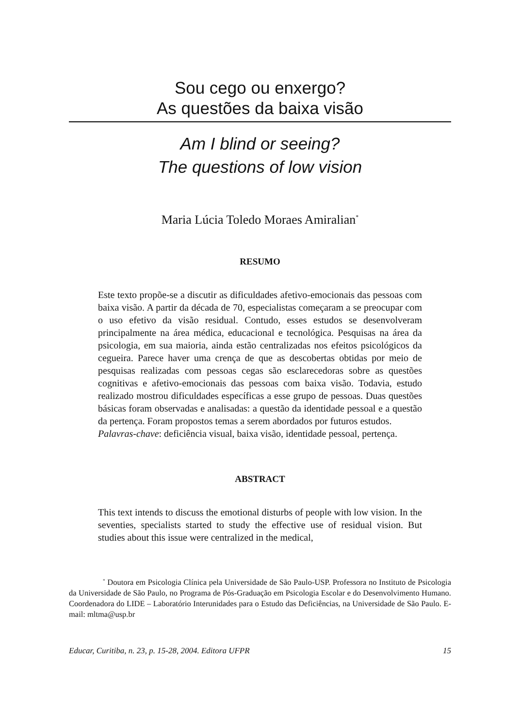Sou cego ou enxergo?
As questões da baixa visão
Am I blind or seeing?
The questions of low vision
Maria Lúcia Toledo Moraes Amiralian<sup>*</sup>
RESUMO
Este texto propõe-se a discutir as dificuldades afetivo-emocionais das pessoas com baixa visão. A partir da década de 70, especialistas começaram a se preocupar com o uso efetivo da visão residual. Contudo, esses estudos se desenvolveram principalmente na área médica, educacional e tecnológica. Pesquisas na área da psicologia, em sua maioria, ainda estão centralizadas nos efeitos psicológicos da cegueira. Parece haver uma crença de que as descobertas obtidas por meio de pesquisas realizadas com pessoas cegas são esclarecedoras sobre as questões cognitivas e afetivo-emocionais das pessoas com baixa visão. Todavia, estudo realizado mostrou dificuldades específicas a esse grupo de pessoas. Duas questões básicas foram observadas e analisadas: a questão da identidade pessoal e a questão da pertença. Foram propostos temas a serem abordados por futuros estudos.
Palavras-chave: deficiência visual, baixa visão, identidade pessoal, pertença.
ABSTRACT
This text intends to discuss the emotional disturbs of people with low vision. In the seventies, specialists started to study the effective use of residual vision. But studies about this issue were centralized in the medical,
<sup>*</sup> Doutora em Psicologia Clínica pela Universidade de São Paulo-USP. Professora no Instituto de Psicologia da Universidade de São Paulo, no Programa de Pós-Graduação em Psicologia Escolar e do Desenvolvimento Humano. Coordenadora do LIDE – Laboratório Interunidades para o Estudo das Deficiências, na Universidade de São Paulo. E-mail: mltma@usp.br
Educar, Curitiba, n. 23, p. 15-28, 2004. Editora UFPR 15